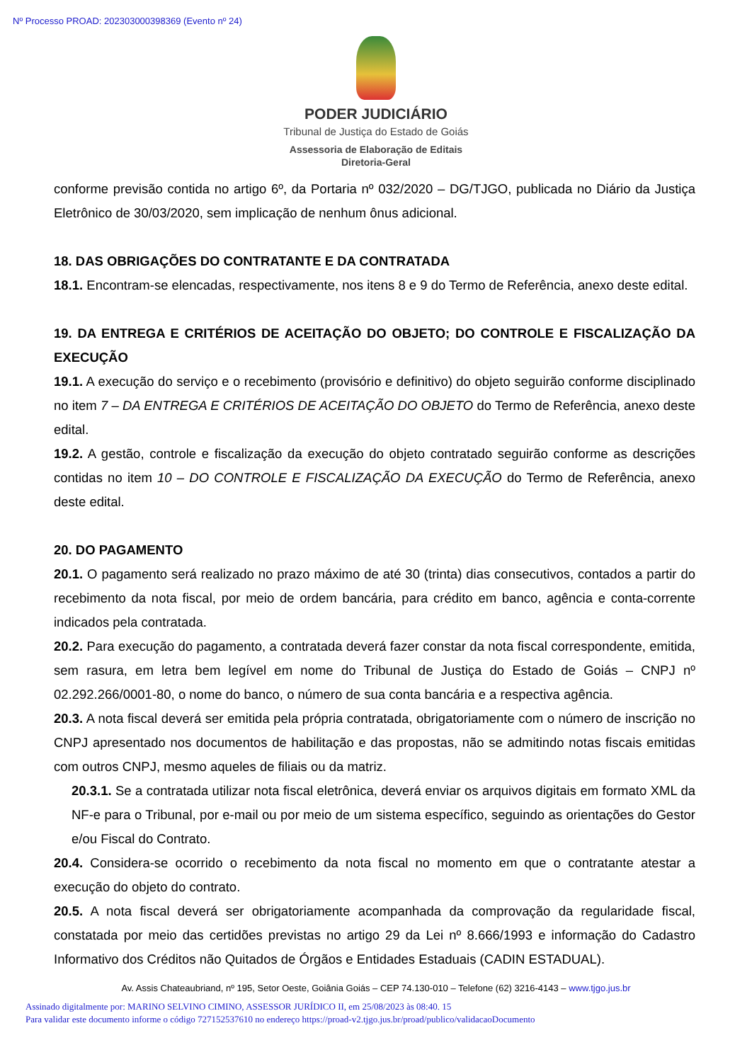Nº Processo PROAD: 202303000398369 (Evento nº 24)
PODER JUDICIÁRIO
Tribunal de Justiça do Estado de Goiás
Assessoria de Elaboração de Editais
Diretoria-Geral
conforme previsão contida no artigo 6º, da Portaria nº 032/2020 – DG/TJGO, publicada no Diário da Justiça Eletrônico de 30/03/2020, sem implicação de nenhum ônus adicional.
18. DAS OBRIGAÇÕES DO CONTRATANTE E DA CONTRATADA
18.1. Encontram-se elencadas, respectivamente, nos itens 8 e 9 do Termo de Referência, anexo deste edital.
19. DA ENTREGA E CRITÉRIOS DE ACEITAÇÃO DO OBJETO; DO CONTROLE E FISCALIZAÇÃO DA EXECUÇÃO
19.1. A execução do serviço e o recebimento (provisório e definitivo) do objeto seguirão conforme disciplinado no item 7 – DA ENTREGA E CRITÉRIOS DE ACEITAÇÃO DO OBJETO do Termo de Referência, anexo deste edital.
19.2. A gestão, controle e fiscalização da execução do objeto contratado seguirão conforme as descrições contidas no item 10 – DO CONTROLE E FISCALIZAÇÃO DA EXECUÇÃO do Termo de Referência, anexo deste edital.
20. DO PAGAMENTO
20.1. O pagamento será realizado no prazo máximo de até 30 (trinta) dias consecutivos, contados a partir do recebimento da nota fiscal, por meio de ordem bancária, para crédito em banco, agência e conta-corrente indicados pela contratada.
20.2. Para execução do pagamento, a contratada deverá fazer constar da nota fiscal correspondente, emitida, sem rasura, em letra bem legível em nome do Tribunal de Justiça do Estado de Goiás – CNPJ nº 02.292.266/0001-80, o nome do banco, o número de sua conta bancária e a respectiva agência.
20.3. A nota fiscal deverá ser emitida pela própria contratada, obrigatoriamente com o número de inscrição no CNPJ apresentado nos documentos de habilitação e das propostas, não se admitindo notas fiscais emitidas com outros CNPJ, mesmo aqueles de filiais ou da matriz.
20.3.1. Se a contratada utilizar nota fiscal eletrônica, deverá enviar os arquivos digitais em formato XML da NF-e para o Tribunal, por e-mail ou por meio de um sistema específico, seguindo as orientações do Gestor e/ou Fiscal do Contrato.
20.4. Considera-se ocorrido o recebimento da nota fiscal no momento em que o contratante atestar a execução do objeto do contrato.
20.5. A nota fiscal deverá ser obrigatoriamente acompanhada da comprovação da regularidade fiscal, constatada por meio das certidões previstas no artigo 29 da Lei nº 8.666/1993 e informação do Cadastro Informativo dos Créditos não Quitados de Órgãos e Entidades Estaduais (CADIN ESTADUAL).
Av. Assis Chateaubriand, nº 195, Setor Oeste, Goiânia Goiás – CEP 74.130-010 – Telefone (62) 3216-4143 – www.tjgo.jus.br
Assinado digitalmente por: MARINO SELVINO CIMINO, ASSESSOR JURÍDICO II, em 25/08/2023 às 08:40. 15
Para validar este documento informe o código 727152537610 no endereço https://proad-v2.tjgo.jus.br/proad/publico/validacaoDocumento